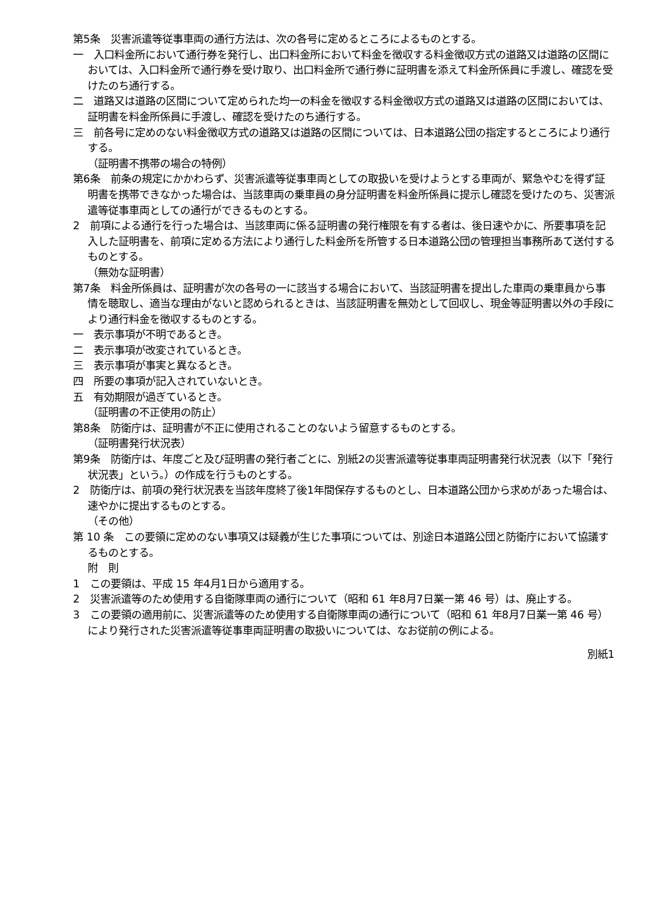第5条　災害派遣等従事車両の通行方法は、次の各号に定めるところによるものとする。
一　入口料金所において通行券を発行し、出口料金所において料金を徴収する料金徴収方式の道路又は道路の区間においては、入口料金所で通行券を受け取り、出口料金所で通行券に証明書を添えて料金所係員に手渡し、確認を受けたのち通行する。
二　道路又は道路の区間について定められた均一の料金を徴収する料金徴収方式の道路又は道路の区間においては、証明書を料金所係員に手渡し、確認を受けたのち通行する。
三　前各号に定めのない料金徴収方式の道路又は道路の区間については、日本道路公団の指定するところにより通行する。
（証明書不携帯の場合の特例）
第6条　前条の規定にかかわらず、災害派遣等従事車両としての取扱いを受けようとする車両が、緊急やむを得ず証明書を携帯できなかった場合は、当該車両の乗車員の身分証明書を料金所係員に提示し確認を受けたのち、災害派遣等従事車両としての通行ができるものとする。
2　前項による通行を行った場合は、当該車両に係る証明書の発行権限を有する者は、後日速やかに、所要事項を記入した証明書を、前項に定める方法により通行した料金所を所管する日本道路公団の管理担当事務所あて送付するものとする。
（無効な証明書）
第7条　料金所係員は、証明書が次の各号の一に該当する場合において、当該証明書を提出した車両の乗車員から事情を聴取し、適当な理由がないと認められるときは、当該証明書を無効として回収し、現金等証明書以外の手段により通行料金を徴収するものとする。
一　表示事項が不明であるとき。
二　表示事項が改変されているとき。
三　表示事項が事実と異なるとき。
四　所要の事項が記入されていないとき。
五　有効期限が過ぎているとき。
（証明書の不正使用の防止）
第8条　防衛庁は、証明書が不正に使用されることのないよう留意するものとする。
（証明書発行状況表）
第9条　防衛庁は、年度ごと及び証明書の発行者ごとに、別紙2の災害派遣等従事車両証明書発行状況表（以下「発行状況表」という。）の作成を行うものとする。
2　防衛庁は、前項の発行状況表を当該年度終了後1年間保存するものとし、日本道路公団から求めがあった場合は、速やかに提出するものとする。
（その他）
第 10 条　この要領に定めのない事項又は疑義が生じた事項については、別途日本道路公団と防衛庁において協議するものとする。
附　則
1　この要領は、平成 15 年4月1日から適用する。
2　災害派遣等のため使用する自衛隊車両の通行について（昭和 61 年8月7日業一第 46 号）は、廃止する。
3　この要領の適用前に、災害派遣等のため使用する自衛隊車両の通行について（昭和 61 年8月7日業一第 46 号）により発行された災害派遣等従事車両証明書の取扱いについては、なお従前の例による。
別紙1